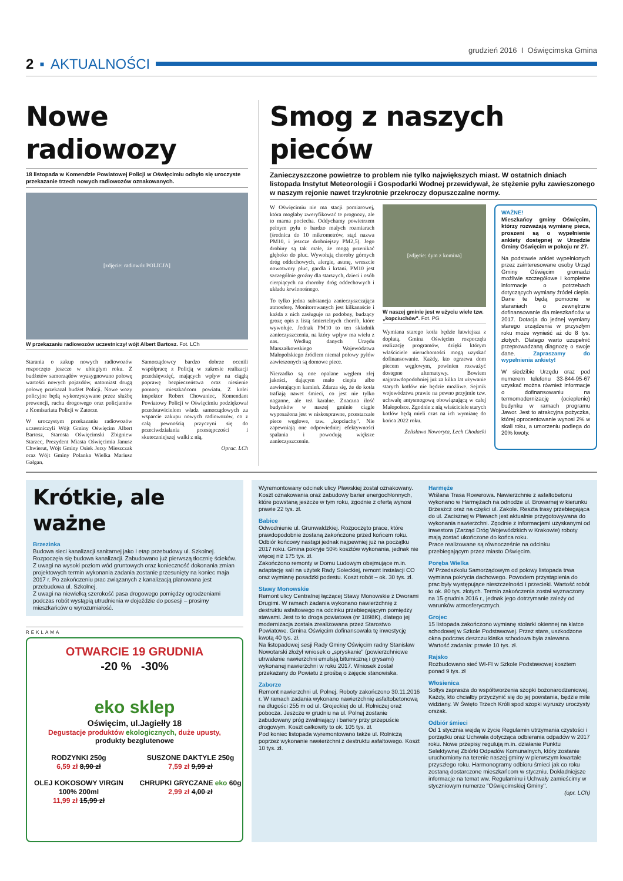grudzień 2016 I Oświęcimska Gmina
2 ▪ AKTUALNOŚCI
Nowe radiowozy
18 listopada w Komendzie Powiatowej Policji w Oświęcimiu odbyło się uroczyste przekazanie trzech nowych radiowozów oznakowanych.
[zdjęcie: radiowóz POLICJA]
W przekazaniu radiowozów uczestniczył wójt Albert Bartosz. Fot. LCh
Starania o zakup nowych radiowozów rozpoczęto jeszcze w ubiegłym roku. Z budżetów samorządów wyasygnowano połowę wartości nowych pojazdów, natomiast drugą połowę przekazał budżet Policji. Nowe wozy policyjne będą wykorzystywane przez służbę prewencji, ruchu drogowego oraz policjantów z Komisariatu Policji w Zatorze.
W uroczystym przekazaniu radiowozów uczestniczyli Wójt Gminy Oświęcim Albert Bartosz, Starosta Oświęcimski Zbigniew Starzec, Prezydent Miasta Oświęcimia Janusz Chwierut, Wójt Gminy Osiek Jerzy Mieszczak oraz Wójt Gminy Polanka Wielka Mariusz Gałgan.
Samorządowcy bardzo dobrze ocenili współpracę z Policją w zakresie realizacji przedsięwzięć, mających wpływ na ciągłą poprawę bezpieczeństwa oraz niesienie pomocy mieszkańcom powiatu. Z kolei inspektor Robert Chowaniec, Komendant Powiatowy Policji w Oświęcimiu podziękował przedstawicielom władz samorządowych za wsparcie zakupu nowych radiowozów, co z całą pewnością przyczyni się do przeciwdziałania przestępczości i skuteczniejszej walki z nią.
Oprac. LCh
Smog z naszych pieców
Zanieczyszczone powietrze to problem nie tylko największych miast. W ostatnich dniach listopada Instytut Meteorologii i Gospodarki Wodnej przewidywał, że stężenie pyłu zawieszonego w naszym rejonie nawet trzykrotnie przekroczy dopuszczalne normy.
W Oświęcimiu nie ma stacji pomiarowej, która mogłaby zweryfikować te prognozy, ale to marna pociecha. Oddychamy powietrzem pełnym pyłu o bardzo małych rozmiarach (średnica do 10 mikrometrów, stąd nazwa PM10, i jeszcze drobniejszy PM2,5). Jego drobiny są tak małe, że mogą przenikać głęboko do płuc. Wywołują choroby górnych dróg oddechowych, alergie, astmę, wreszcie nowotwory płuc, gardła i krtani. PM10 jest szczególnie groźny dla starszych, dzieci i osób cierpiących na choroby dróg oddechowych i układu krwionośnego.
To tylko jedna substancja zanieczyszczająca atmosferę. Monitorowanych jest kilkanaście i każda z nich zasługuje na podobny, budzący grozę opis z listą śmiertelnych chorób, które wywołuje. Jednak PM10 to ten składnik zanieczyszczenia, na który wpływ ma wielu z nas. Według danych Urzędu Marszałkowskiego Województwa Małopolskiego źródłem niemal połowy pyłów zawieszonych są domowe piece.
Nierzadko są one opalane węglem złej jakości, dającym mało ciepła albo zawierającym kamień. Zdarza się, że do kotła trafiają nawet śmieci, co jest nie tylko naganne, ale też karalne. Znaczna ilość budynków w naszej gminie ciągle wyposażona jest w niskosprawne, przestarzałe piece węglowe, tzw. „kopciuchy". Nie zapewniają one odpowiedniej efektywności spalania i powodują większe zanieczyszczenie.
[zdjęcie: dym z komina]
W naszej gminie jest w użyciu wiele tzw. „kopciuchów". Fot. PG
Wymiana starego kotła będzie łatwiejsza z dopłatą. Gmina Oświęcim rozpoczęła realizację programów, dzięki którym właściciele nieruchomości mogą uzyskać dofinansowanie. Każdy, kto ogrzewa dom piecem węglowym, powinien rozważyć dostępne alternatywy. Bowiem najprawdopodobniej już za kilka lat używanie starych kotłów nie będzie możliwe. Sejmik województwa prawie na pewno przyjmie tzw. uchwałę antysmogową obowiązującą w całej Małopolsce. Zgodnie z nią właściciele starych kotłów będą mieli czas na ich wymianę do końca 2022 roku.
Żelisława Noworyta, Lech Chodacki
WAŻNE!
Mieszkańcy gminy Oświęcim, którzy rozważają wymianę pieca, proszeni są o wypełnienie ankiety dostępnej w Urzędzie Gminy Oświęcim w pokoju nr 27.
Na podstawie ankiet wypełnionych przez zainteresowane osoby Urząd Gminy Oświęcim gromadzi możliwie szczegółowe i kompletne informacje o potrzebach dotyczących wymiany źródeł ciepła. Dane te będą pomocne w staraniach o zewnętrzne dofinansowanie dla mieszkańców w 2017. Dotacja do jednej wymiany starego urządzenia w przyszłym roku może wynieść aż do 8 tys. złotych. Dlatego warto uzupełnić przeprowadzaną diagnozę o swoje dane. Zapraszamy do wypełnienia ankiety!
W siedzibie Urzędu oraz pod numerem telefonu 33-844-95-67 uzyskać można również informacje o dofinansowaniu na termomodernizację (ocieplenie) budynku w ramach programu Jawor. Jest to atrakcyjna pożyczka, której oprocentowanie wynosi 2% w skali roku, a umorzeniu podlega do 20% kwoty.
Krótkie, ale ważne
Brzezinka
Budowa sieci kanalizacji sanitarnej jako I etap przebudowy ul. Szkolnej.
Rozpoczęła się budowa kanalizacji. Zabudowano już pierwszą tłocznię ścieków. Z uwagi na wysoki poziom wód gruntowych oraz konieczność dokonania zmian projektowych termin wykonania zadania zostanie przesunięty na koniec maja 2017 r. Po zakończeniu prac związanych z kanalizacją planowana jest przebudowa ul. Szkolnej.
Z uwagi na niewielką szerokość pasa drogowego pomiędzy ogrodzeniami podczas robót wystąpią utrudnienia w dojeździe do posesji – prosimy mieszkańców o wyrozumiałość.
REKLAMA
OTWARCIE 19 GRUDNIA
-20 % -30%
eko sklep
Oświęcim, ul.Jagiełły 18
Degustacje produktów ekologicznych, duże upusty,
produkty bezglutenowe
RODZYNKI 250g
6,59 zł 8,90 zł
SUSZONE DAKTYLE 250g
7,59 zł 9,99 zł
OLEJ KOKOSOWY VIRGIN 100% 200ml
11,99 zł 15,99 zł
CHRUPKI GRYCZANE eko 60g
2,99 zł 4,00 zł
Wyremontowany odcinek ulicy Pławskiej został oznakowany. Koszt oznakowania oraz zabudowy barier energochłonnych, które powstaną jeszcze w tym roku, zgodnie z ofertą wynosi prawie 22 tys. zł.
Babice
Odwodnienie ul. Grunwaldzkiej. Rozpoczęto prace, które prawdopodobnie zostaną zakończone przed końcem roku. Odbiór końcowy nastąpi jednak najpewniej już na początku 2017 roku. Gmina pokryje 50% kosztów wykonania, jednak nie więcej niż 175 tys. zł.
Zakończono remonty w Domu Ludowym obejmujące m.in. adaptację sali na użytek Rady Sołeckiej, remont instalacji CO oraz wymianę posadzki podestu. Koszt robót – ok. 30 tys. zł.
Stawy Monowskie
Remont ulicy Centralnej łączącej Stawy Monowskie z Dworami Drugimi. W ramach zadania wykonano nawierzchnię z destruktu asfaltowego na odcinku przebiegającym pomiędzy stawami. Jest to to droga powiatowa (nr 1898K), dlatego jej modernizacja została zrealizowana przez Starostwo Powiatowe. Gmina Oświęcim dofinansowała tę inwestycję kwotą 40 tys. zł.
Na listopadowej sesji Rady Gminy Oświęcim radny Stanisław Nowotarski złożył wniosek o „spryskanie" (powierzchniowe utrwalenie nawierzchni emulsją bitumiczną i grysami) wykonanej nawierzchni w roku 2017. Wniosek został przekazany do Powiatu z prośbą o zajęcie stanowiska.
Zaborze
Remont nawierzchni ul. Polnej. Roboty zakończono 30.11.2016 r. W ramach zadania wykonano nawierzchnię asfaltobetonową na długości 255 m od ul. Grojeckiej do ul. Rolniczej oraz pobocza. Jeszcze w grudniu na ul. Polnej zostanie zabudowany próg zwalniający i bariery przy przepuście drogowym. Koszt całkowity to ok. 105 tys. zł.
Pod koniec listopada wyremontowano także ul. Rolniczą poprzez wykonanie nawierzchni z destruktu asfaltowego. Koszt 10 tys. zł.
Harmęże
Wiślana Trasa Rowerowa. Nawierzchnie z asfaltobetonu wykonano w Harmężach na odnodze ul. Browarnej w kierunku Brzeszcz oraz na części ul. Zakole. Reszta trasy przebiegająca do ul. Zacisznej w Pławach jest aktualnie przygotowywana do wykonania nawierzchni. Zgodnie z informacjami uzyskanymi od inwestora (Zarząd Dróg Wojewódzkich w Krakowie) roboty mają zostać ukończone do końca roku.
Prace realizowane są równocześnie na odcinku przebiegającym przez miasto Oświęcim.
Poręba Wielka
W Przedszkolu Samorządowym od połowy listopada trwa wymiana pokrycia dachowego. Powodem przystąpienia do prac były występujące nieszczelności i przecieki. Wartość robót to ok. 80 tys. złotych. Termin zakończenia został wyznaczony na 15 grudnia 2016 r., jednak jego dotrzymanie zależy od warunków atmosferycznych.
Grojec
15 listopada zakończono wymianę stolarki okiennej na klatce schodowej w Szkole Podstawowej. Przez stare, uszkodzone okna podczas deszczu klatka schodowa była zalewana. Wartość zadania: prawie 10 tys. zł.
Rajsko
Rozbudowano sieć WI-FI w Szkole Podstawowej kosztem ponad 9 tys. zł
Włosienica
Sołtys zaprasza do współtworzenia szopki bożonarodzeniowej. Każdy, kto chciałby przyczynić się do jej powstania, będzie mile widziany. W Święto Trzech Króli spod szopki wyruszy uroczysty orszak.
Odbiór śmieci
Od 1 stycznia wejdą w życie Regulamin utrzymania czystości i porządku oraz Uchwała dotycząca odbierania odpadów w 2017 roku. Nowe przepisy regulują m.in. działanie Punktu Selektywnej Zbiórki Odpadów Komunalnych, który zostanie uruchomiony na terenie naszej gminy w pierwszym kwartale przyszłego roku. Harmonogramy odbioru śmieci jak co roku zostaną dostarczone mieszkańcom w styczniu. Dokładniejsze informacje na temat ww. Regulaminu i Uchwały zamieścimy w styczniowym numerze "Oświęcimskiej Gminy".
(opr. LCh)